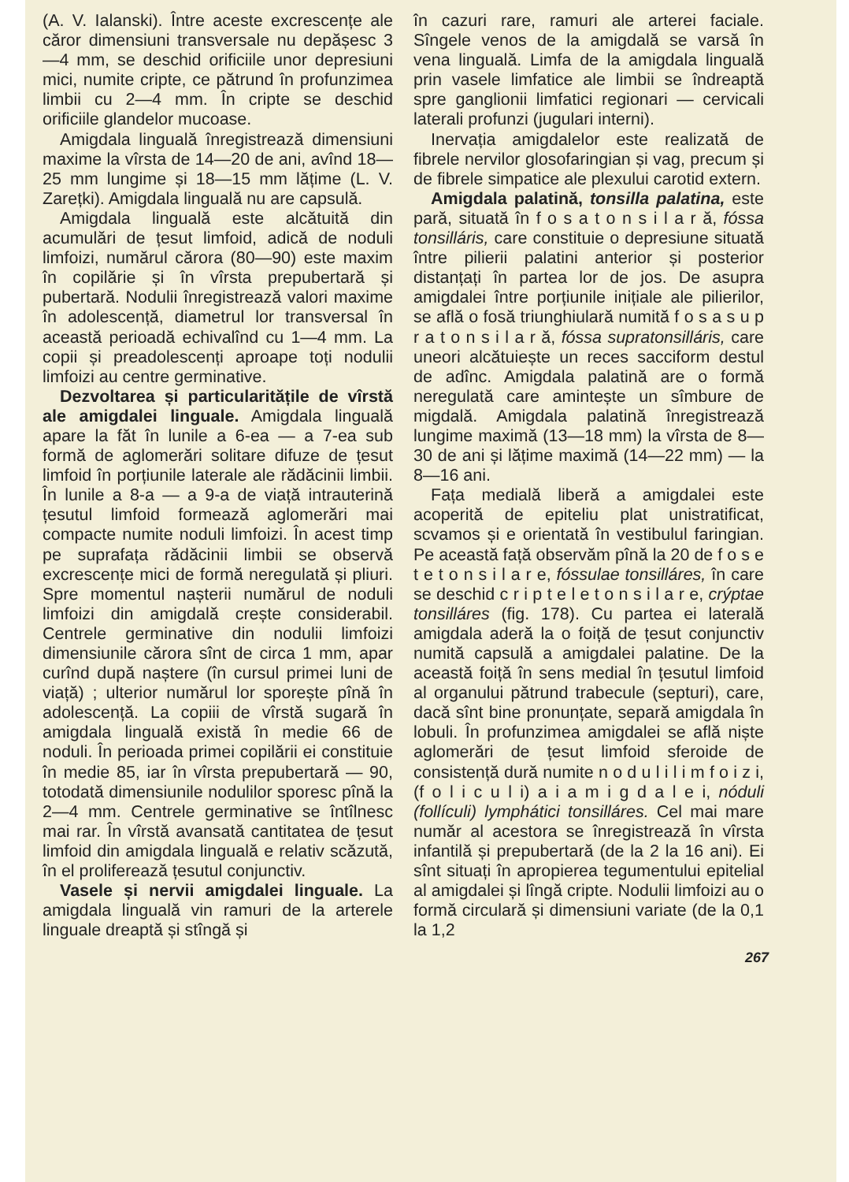(A. V. Ialanski). Între aceste excrescențe ale căror dimensiuni transversale nu depășesc 3—4 mm, se deschid orificiile unor depresiuni mici, numite cripte, ce pătrund în profunzimea limbii cu 2—4 mm. În cripte se deschid orificiile glandelor mucoase.
Amigdala linguală înregistrează dimensiuni maxime la vîrsta de 14—20 de ani, avînd 18—25 mm lungime și 18—15 mm lățime (L. V. Zarețki). Amigdala linguală nu are capsulă.
Amigdala linguală este alcătuită din acumulări de țesut limfoid, adică de noduli limfoizi, numărul cărora (80—90) este maxim în copilărie și în vîrsta prepubertară și pubertară. Nodulii înregistrează valori maxime în adolescență, diametrul lor transversal în această perioadă echivalînd cu 1—4 mm. La copii și preadolescenți aproape toți nodulii limfoizi au centre germinative.
Dezvoltarea și particularitățile de vîrstă ale amigdalei linguale. Amigdala linguală apare la făt în lunile a 6-ea — a 7-ea sub formă de aglomerări solitare difuze de țesut limfoid în porțiunile laterale ale rădăcinii limbii. În lunile a 8-a — a 9-a de viață intrauterină țesutul limfoid formează aglomerări mai compacte numite noduli limfoizi. În acest timp pe suprafața rădăcinii limbii se observă excrescențe mici de formă neregulată și pliuri. Spre momentul nașterii numărul de noduli limfoizi din amigdală crește considerabil. Centrele germinative din nodulii limfoizi dimensiunile cărora sînt de circa 1 mm, apar curînd după naștere (în cursul primei luni de viață) ; ulterior numărul lor sporește pînă în adolescență. La copiii de vîrstă sugară în amigdala linguală există în medie 66 de noduli. În perioada primei copilării ei constituie în medie 85, iar în vîrsta prepubertară — 90, totodată dimensiunile nodulilor sporesc pînă la 2—4 mm. Centrele germinative se întîlnesc mai rar. În vîrstă avansată cantitatea de țesut limfoid din amigdala linguală e relativ scăzută, în el proliferează țesutul conjunctiv.
Vasele și nervii amigdalei linguale. La amigdala linguală vin ramuri de la arterele linguale dreaptă și stîngă și
în cazuri rare, ramuri ale arterei faciale. Sîngele venos de la amigdală se varsă în vena linguală. Limfa de la amigdala linguală prin vasele limfatice ale limbii se îndreaptă spre ganglionii limfatici regionari — cervicali laterali profunzi (jugulari interni).
Inervația amigdalelor este realizată de fibrele nervilor glosofaringian și vag, precum și de fibrele simpatice ale plexului carotid extern.
Amigdala palatină, tonsilla palatina, este pară, situată în f o s a t o n s i l a r ă, fóssa tonsilláris, care constituie o depresiune situată între pilierii palatini anterior și posterior distanțați în partea lor de jos. De asupra amigdalei între porțiunile inițiale ale pilierilor, se află o fosă triunghiulară numită f o s a s u p r a t o n s i l a r ă, fóssa supratonsillá­ris, care uneori alcătuiește un reces sacciform destul de adînc. Amigdala palatină are o formă neregulată care amintește un sîmbure de migdală. Amigdala palatină înregistrează lungime maximă (13—18 mm) la vîrsta de 8—30 de ani și lățime maximă (14—22 mm) — la 8—16 ani.
Fața medială liberă a amigdalei este acoperită de epiteliu plat unistratificat, scvamos și e orientată în vestibulul faringian. Pe această față observăm pînă la 20 de f o s e t e t o n s i l a r e, fóssulae tonsilláres, în care se deschid c r i p t e l e t o n s i l a r e, crýptae tonsillá­res (fig. 178). Cu partea ei laterală amigdala aderă la o foiță de țesut conjunctiv numită capsulă a amigdalei palatine. De la această foiță în sens medial în țesutul limfoid al organului pătrund trabecule (septuri), care, dacă sînt bine pronunțate, separă amigdala în lobuli. În profunzimea amigdalei se află niște aglomerări de țesut limfoid sferoide de consistență dură numite n o d u l i l i m f o i z i, (f o l i c u l i) a i a m i g d a l e i, nóduli (follículi) lymphátici tonsil­láres. Cel mai mare număr al acestora se înregistrează în vîrsta infantilă și prepubertară (de la 2 la 16 ani). Ei sînt situați în apropierea tegumentului epitelial al amigdalei și lîngă cripte. Nodulii limfoizi au o formă circulară și dimensiuni variate (de la 0,1 la 1,2
267